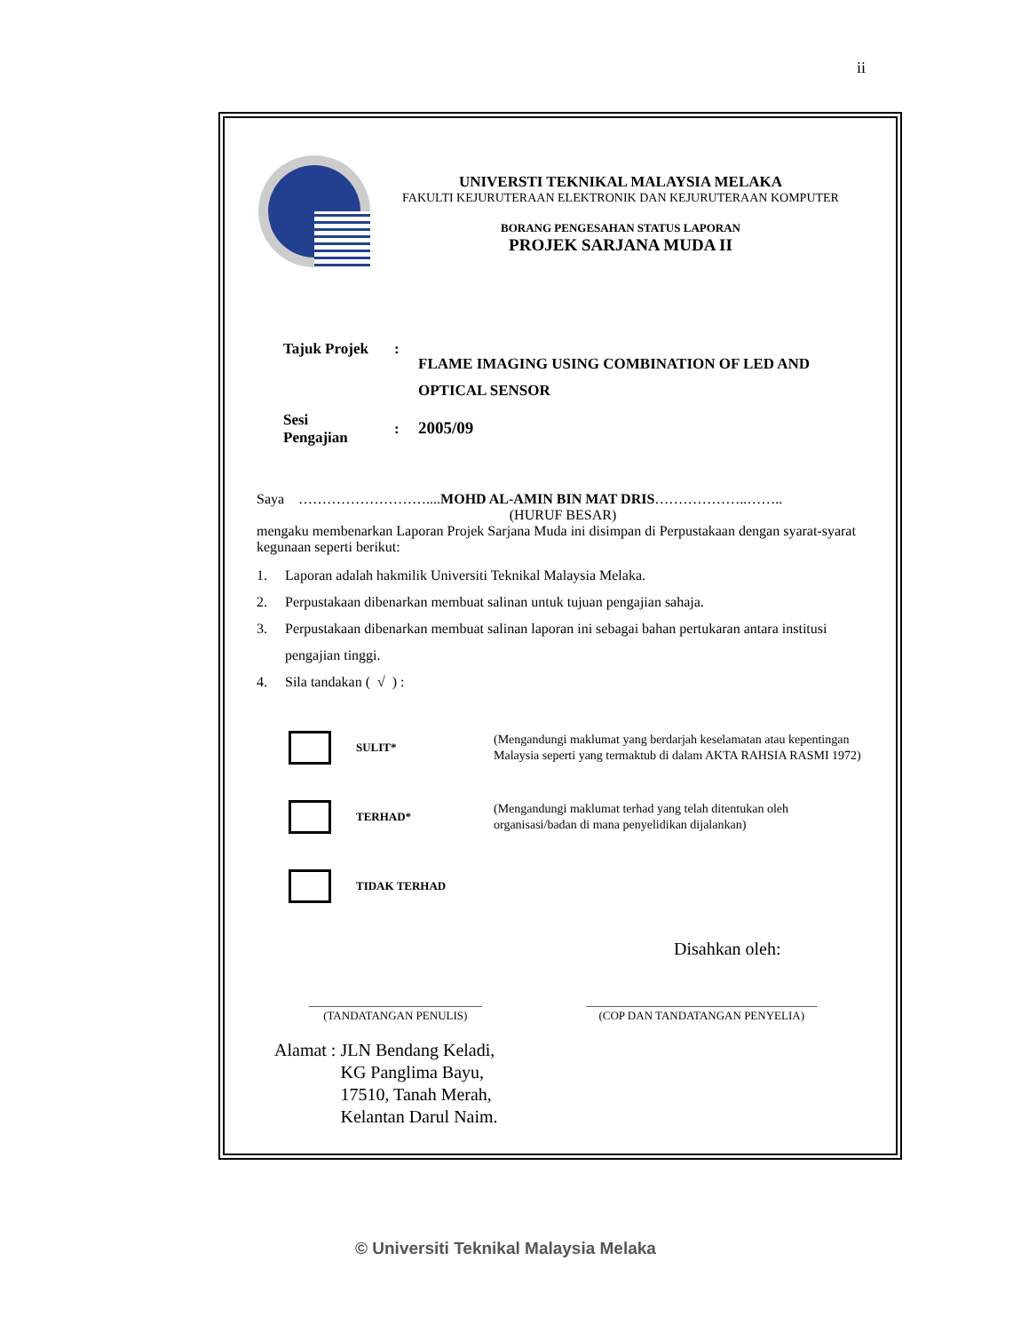ii
UNIVERSTI TEKNIKAL MALAYSIA MELAKA
FAKULTI KEJURUTERAAN ELEKTRONIK DAN KEJURUTERAAN KOMPUTER
BORANG PENGESAHAN STATUS LAPORAN
PROJEK SARJANA MUDA II
Tajuk Projek :
FLAME IMAGING USING COMBINATION OF LED AND
OPTICAL SENSOR
Sesi
Pengajian
: 2005/09
Saya ………………………....MOHD AL-AMIN BIN MAT DRIS………………..……..
(HURUF BESAR)
mengaku membenarkan Laporan Projek Sarjana Muda ini disimpan di Perpustakaan dengan syarat-syarat kegunaan seperti berikut:
1. Laporan adalah hakmilik Universiti Teknikal Malaysia Melaka.
2. Perpustakaan dibenarkan membuat salinan untuk tujuan pengajian sahaja.
3. Perpustakaan dibenarkan membuat salinan laporan ini sebagai bahan pertukaran antara institusi
pengajian tinggi.
4. Sila tandakan ( √ ) :
SULIT*
(Mengandungi maklumat yang berdarjah keselamatan atau kepentingan Malaysia seperti yang termaktub di dalam AKTA RAHSIA RASMI 1972)
TERHAD*
(Mengandungi maklumat terhad yang telah ditentukan oleh organisasi/badan di mana penyelidikan dijalankan)
TIDAK TERHAD
Disahkan oleh:
______________________________
(TANDATANGAN PENULIS)
________________________________________
(COP DAN TANDATANGAN PENYELIA)
Alamat : JLN Bendang Keladi,
KG Panglima Bayu,
17510, Tanah Merah,
Kelantan Darul Naim.
© Universiti Teknikal Malaysia Melaka